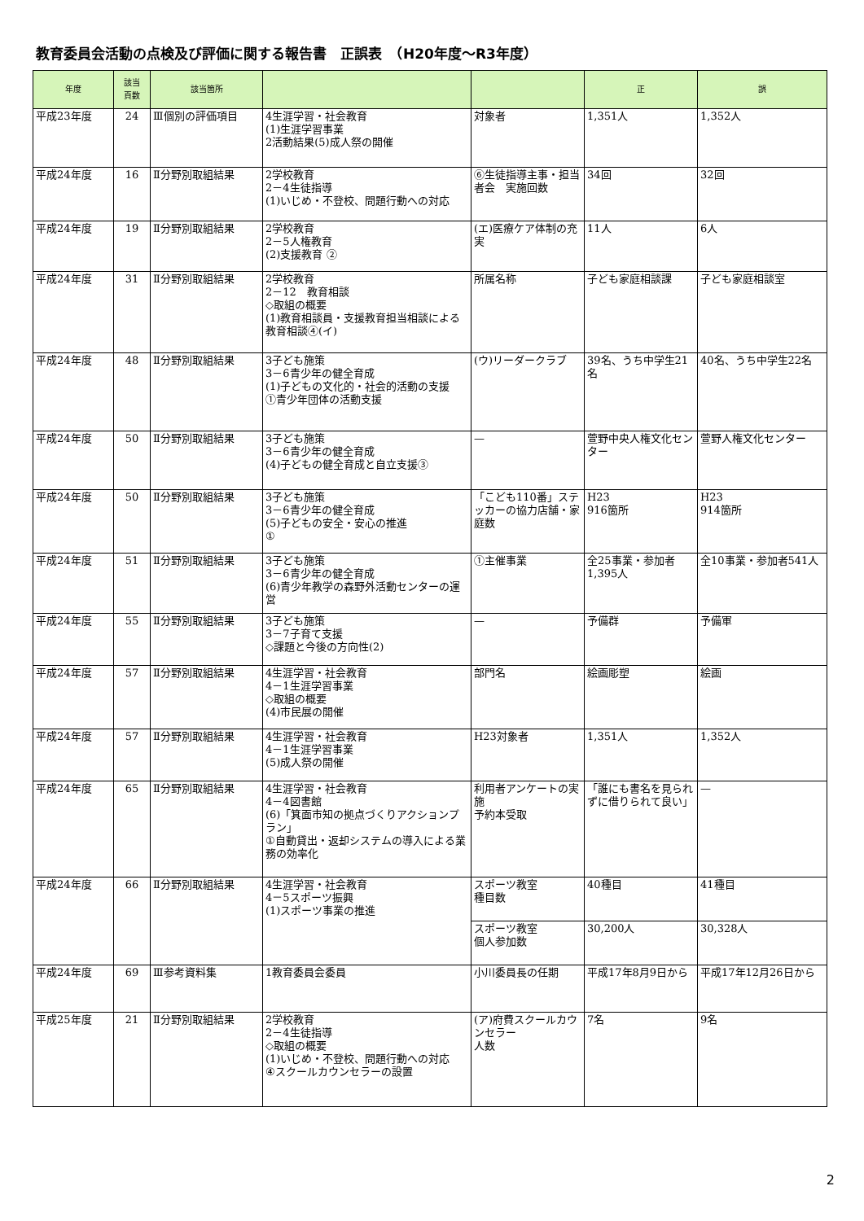教育委員会活動の点検及び評価に関する報告書　正誤表　（H20年度～R3年度）
| 年度 | 該当 頁数 | 該当箇所 | | | 正 | 誤 |
| --- | --- | --- | --- | --- | --- | --- |
| 平成23年度 | 24 | Ⅲ個別の評価項目 | 4生涯学習・社会教育 (1)生涯学習事業 2活動結果(5)成人祭の開催 | 対象者 | 1,351人 | 1,352人 |
| 平成24年度 | 16 | Ⅱ分野別取組結果 | 2学校教育 2－4生徒指導 (1)いじめ・不登校、問題行動への対応 | ⑥生徒指導主事・担当者会 実施回数 | 34回 | 32回 |
| 平成24年度 | 19 | Ⅱ分野別取組結果 | 2学校教育 2－5人権教育 (2)支援教育 ② | (エ)医療ケア体制の充実 | 11人 | 6人 |
| 平成24年度 | 31 | Ⅱ分野別取組結果 | 2学校教育 2－12 教育相談 ◇取組の概要 (1)教育相談員・支援教育担当相談による教育相談④(イ) | 所属名称 | 子ども家庭相談課 | 子ども家庭相談室 |
| 平成24年度 | 48 | Ⅱ分野別取組結果 | 3子ども施策 3－6青少年の健全育成 (1)子どもの文化的・社会的活動の支援 ①青少年団体の活動支援 | (ウ)リーダークラブ | 39名、うち中学生21名 | 40名、うち中学生22名 |
| 平成24年度 | 50 | Ⅱ分野別取組結果 | 3子ども施策 3－6青少年の健全育成 (4)子どもの健全育成と自立支援③ | — | 萱野中央人権文化センター | 萱野人権文化センター |
| 平成24年度 | 50 | Ⅱ分野別取組結果 | 3子ども施策 3－6青少年の健全育成 (5)子どもの安全・安心の推進 ① | 「こども110番」ステッカーの協力店舗・家庭数 | H23 916箇所 | H23 914箇所 |
| 平成24年度 | 51 | Ⅱ分野別取組結果 | 3子ども施策 3－6青少年の健全育成 (6)青少年教学の森野外活動センターの運営 | ①主催事業 | 全25事業・参加者1,395人 | 全10事業・参加者541人 |
| 平成24年度 | 55 | Ⅱ分野別取組結果 | 3子ども施策 3－7子育て支援 ◇課題と今後の方向性(2) | — | 予備群 | 予備軍 |
| 平成24年度 | 57 | Ⅱ分野別取組結果 | 4生涯学習・社会教育 4－1生涯学習事業 ◇取組の概要 (4)市民展の開催 | 部門名 | 絵画彫塑 | 絵画 |
| 平成24年度 | 57 | Ⅱ分野別取組結果 | 4生涯学習・社会教育 4－1生涯学習事業 (5)成人祭の開催 | H23対象者 | 1,351人 | 1,352人 |
| 平成24年度 | 65 | Ⅱ分野別取組結果 | 4生涯学習・社会教育 4－4図書館 (6)「箕面市知の拠点づくりアクションプラン」 ①自動貸出・返却システムの導入による業務の効率化 | 利用者アンケートの実施 予約本受取 | 「誰にも書名を見られずに借りられて良い」 | — |
| 平成24年度 | 66 | Ⅱ分野別取組結果 | 4生涯学習・社会教育 4－5スポーツ振興 (1)スポーツ事業の推進 | スポーツ教室 種目数 | 40種目 | 41種目 |
| | | | | スポーツ教室 個人参加数 | 30,200人 | 30,328人 |
| 平成24年度 | 69 | Ⅲ参考資料集 | 1教育委員会委員 | 小川委員長の任期 | 平成17年8月9日から | 平成17年12月26日から |
| 平成25年度 | 21 | Ⅱ分野別取組結果 | 2学校教育 2－4生徒指導 ◇取組の概要 (1)いじめ・不登校、問題行動への対応 ④スクールカウンセラーの設置 | (ア)府費スクールカウンセラー 人数 | 7名 | 9名 |
2